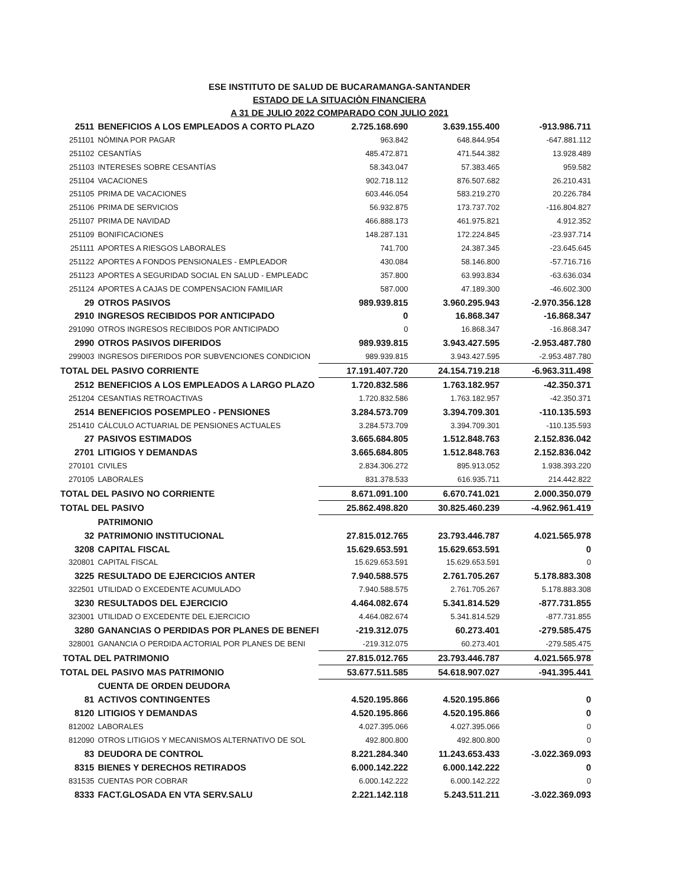ESE INSTITUTO DE SALUD DE BUCARAMANGA-SANTANDER
ESTADO DE LA SITUACIÒN FINANCIERA
A 31 DE JULIO 2022 COMPARADO CON JULIO 2021
| 2511 | BENEFICIOS A LOS EMPLEADOS A CORTO PLAZO | 2.725.168.690 | 3.639.155.400 | -913.986.711 |
| 251101 | NÓMINA POR PAGAR | 963.842 | 648.844.954 | -647.881.112 |
| 251102 | CESANTÍAS | 485.472.871 | 471.544.382 | 13.928.489 |
| 251103 | INTERESES SOBRE CESANTÍAS | 58.343.047 | 57.383.465 | 959.582 |
| 251104 | VACACIONES | 902.718.112 | 876.507.682 | 26.210.431 |
| 251105 | PRIMA DE VACACIONES | 603.446.054 | 583.219.270 | 20.226.784 |
| 251106 | PRIMA DE SERVICIOS | 56.932.875 | 173.737.702 | -116.804.827 |
| 251107 | PRIMA DE NAVIDAD | 466.888.173 | 461.975.821 | 4.912.352 |
| 251109 | BONIFICACIONES | 148.287.131 | 172.224.845 | -23.937.714 |
| 251111 | APORTES A RIESGOS LABORALES | 741.700 | 24.387.345 | -23.645.645 |
| 251122 | APORTES A FONDOS PENSIONALES - EMPLEADOR | 430.084 | 58.146.800 | -57.716.716 |
| 251123 | APORTES A SEGURIDAD SOCIAL EN SALUD - EMPLEADC | 357.800 | 63.993.834 | -63.636.034 |
| 251124 | APORTES A CAJAS DE COMPENSACION FAMILIAR | 587.000 | 47.189.300 | -46.602.300 |
| 29 | OTROS PASIVOS | 989.939.815 | 3.960.295.943 | -2.970.356.128 |
| 2910 | INGRESOS RECIBIDOS POR ANTICIPADO | 0 | 16.868.347 | -16.868.347 |
| 291090 | OTROS INGRESOS RECIBIDOS POR ANTICIPADO | 0 | 16.868.347 | -16.868.347 |
| 2990 | OTROS PASIVOS DIFERIDOS | 989.939.815 | 3.943.427.595 | -2.953.487.780 |
| 299003 | INGRESOS DIFERIDOS POR SUBVENCIONES CONDICION | 989.939.815 | 3.943.427.595 | -2.953.487.780 |
| TOTAL DEL PASIVO CORRIENTE | | 17.191.407.720 | 24.154.719.218 | -6.963.311.498 |
| 2512 | BENEFICIOS A LOS EMPLEADOS A LARGO PLAZO | 1.720.832.586 | 1.763.182.957 | -42.350.371 |
| 251204 | CESANTIAS RETROACTIVAS | 1.720.832.586 | 1.763.182.957 | -42.350.371 |
| 2514 | BENEFICIOS POSEMPLEO - PENSIONES | 3.284.573.709 | 3.394.709.301 | -110.135.593 |
| 251410 | CÁLCULO ACTUARIAL DE PENSIONES ACTUALES | 3.284.573.709 | 3.394.709.301 | -110.135.593 |
| 27 | PASIVOS ESTIMADOS | 3.665.684.805 | 1.512.848.763 | 2.152.836.042 |
| 2701 | LITIGIOS Y DEMANDAS | 3.665.684.805 | 1.512.848.763 | 2.152.836.042 |
| 270101 | CIVILES | 2.834.306.272 | 895.913.052 | 1.938.393.220 |
| 270105 | LABORALES | 831.378.533 | 616.935.711 | 214.442.822 |
| TOTAL DEL PASIVO NO CORRIENTE | | 8.671.091.100 | 6.670.741.021 | 2.000.350.079 |
| TOTAL DEL PASIVO | | 25.862.498.820 | 30.825.460.239 | -4.962.961.419 |
| | PATRIMONIO | | | |
| 32 | PATRIMONIO INSTITUCIONAL | 27.815.012.765 | 23.793.446.787 | 4.021.565.978 |
| 3208 | CAPITAL FISCAL | 15.629.653.591 | 15.629.653.591 | 0 |
| 320801 | CAPITAL FISCAL | 15.629.653.591 | 15.629.653.591 | 0 |
| 3225 | RESULTADO DE EJERCICIOS ANTER | 7.940.588.575 | 2.761.705.267 | 5.178.883.308 |
| 322501 | UTILIDAD O EXCEDENTE ACUMULADO | 7.940.588.575 | 2.761.705.267 | 5.178.883.308 |
| 3230 | RESULTADOS DEL EJERCICIO | 4.464.082.674 | 5.341.814.529 | -877.731.855 |
| 323001 | UTILIDAD O EXCEDENTE DEL EJERCICIO | 4.464.082.674 | 5.341.814.529 | -877.731.855 |
| 3280 | GANANCIAS O PERDIDAS POR PLANES DE BENEFI | -219.312.075 | 60.273.401 | -279.585.475 |
| 328001 | GANANCIA O PERDIDA ACTORIAL POR PLANES DE BENI | -219.312.075 | 60.273.401 | -279.585.475 |
| TOTAL DEL PATRIMONIO | | 27.815.012.765 | 23.793.446.787 | 4.021.565.978 |
| TOTAL DEL PASIVO MAS PATRIMONIO | | 53.677.511.585 | 54.618.907.027 | -941.395.441 |
| | CUENTA DE ORDEN DEUDORA | | | |
| 81 | ACTIVOS CONTINGENTES | 4.520.195.866 | 4.520.195.866 | 0 |
| 8120 | LITIGIOS Y DEMANDAS | 4.520.195.866 | 4.520.195.866 | 0 |
| 812002 | LABORALES | 4.027.395.066 | 4.027.395.066 | 0 |
| 812090 | OTROS LITIGIOS Y MECANISMOS ALTERNATIVO DE SOL | 492.800.800 | 492.800.800 | 0 |
| 83 | DEUDORA DE CONTROL | 8.221.284.340 | 11.243.653.433 | -3.022.369.093 |
| 8315 | BIENES Y DERECHOS RETIRADOS | 6.000.142.222 | 6.000.142.222 | 0 |
| 831535 | CUENTAS POR COBRAR | 6.000.142.222 | 6.000.142.222 | 0 |
| 8333 | FACT.GLOSADA EN VTA SERV.SALU | 2.221.142.118 | 5.243.511.211 | -3.022.369.093 |